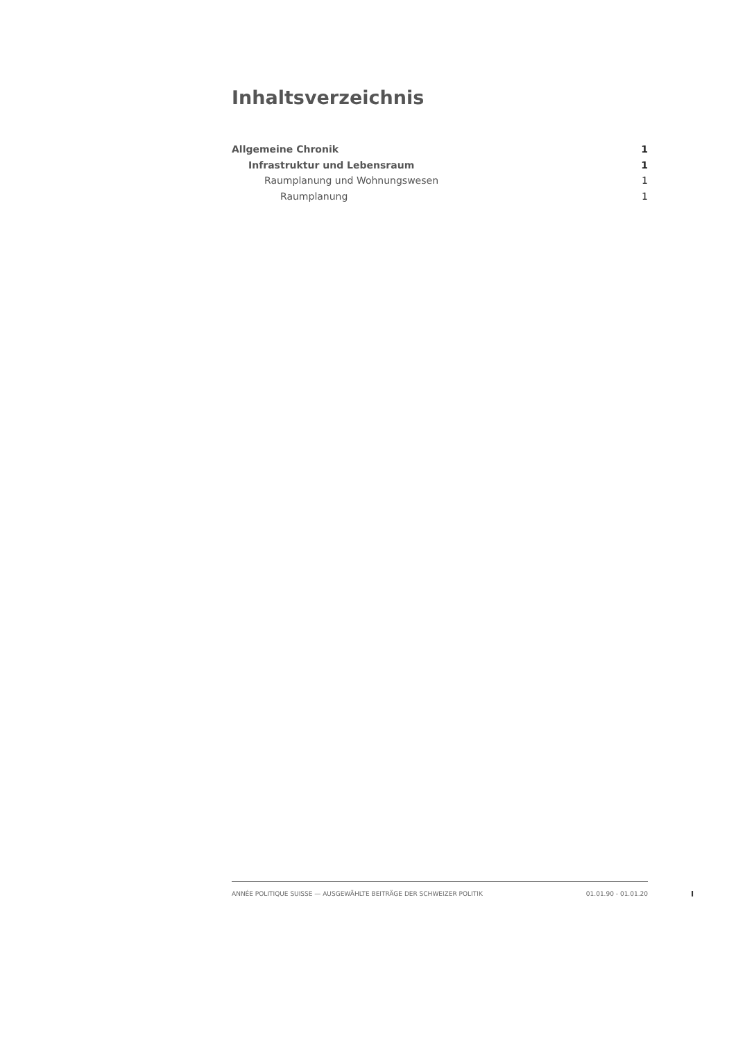Inhaltsverzeichnis
Allgemeine Chronik 1
Infrastruktur und Lebensraum 1
Raumplanung und Wohnungswesen 1
Raumplanung 1
ANNÉE POLITIQUE SUISSE — AUSGEWÄHLTE BEITRÄGE DER SCHWEIZER POLITIK 01.01.90 - 01.01.20
I